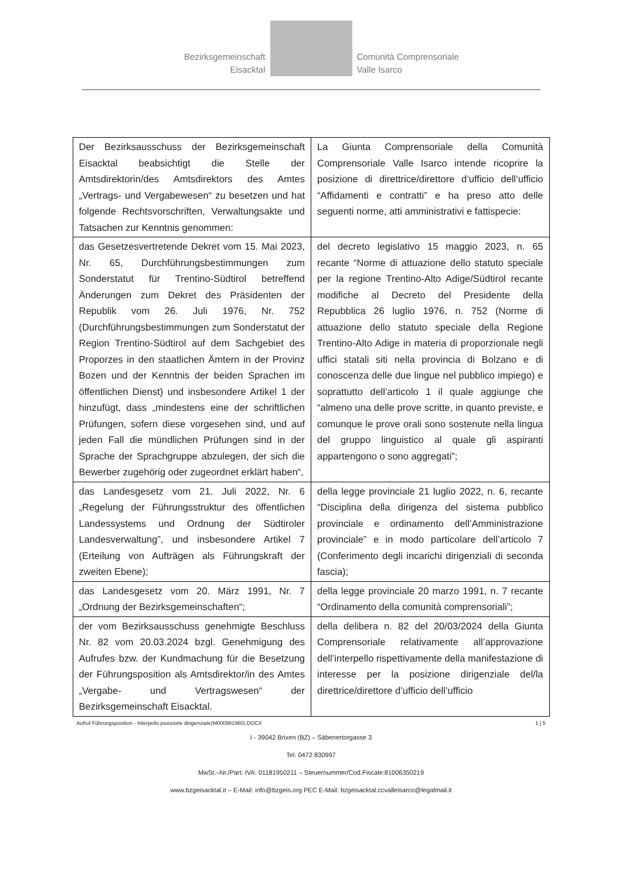Bezirksgemeinschaft
Eisacktal
Comunità Comprensoriale
Valle Isarco
| Der Bezirksausschuss der Bezirksgemeinschaft Eisacktal beabsichtigt die Stelle der Amtsdirektorin/des Amtsdirektors des Amtes „Vertrags- und Vergabewesen“ zu besetzen und hat folgende Rechtsvorschriften, Verwaltungsakte und Tatsachen zur Kenntnis genommen: | La Giunta Comprensoriale della Comunità Comprensoriale Valle Isarco intende ricoprire la posizione di direttrice/direttore d’ufficio dell’ufficio “Affidamenti e contratti” e ha preso atto delle seguenti norme, atti amministrativi e fattispecie: |
| das Gesetzesvertretende Dekret vom 15. Mai 2023, Nr. 65, Durchführungsbestimmungen zum Sonderstatut für Trentino-Südtirol betreffend Änderungen zum Dekret des Präsidenten der Republik vom 26. Juli 1976, Nr. 752 (Durchführungsbestimmungen zum Sonderstatut der Region Trentino-Südtirol auf dem Sachgebiet des Proporzes in den staatlichen Ämtern in der Provinz Bozen und der Kenntnis der beiden Sprachen im öffentlichen Dienst) und insbesondere Artikel 1 der hinzufügt, dass „mindestens eine der schriftlichen Prüfungen, sofern diese vorgesehen sind, und auf jeden Fall die mündlichen Prüfungen sind in der Sprache der Sprachgruppe abzulegen, der sich die Bewerber zugehörig oder zugeordnet erklärt haben“, | del decreto legislativo 15 maggio 2023, n. 65 recante “Norme di attuazione dello statuto speciale per la regione Trentino-Alto Adige/Südtirol recante modifiche al Decreto del Presidente della Repubblica 26 luglio 1976, n. 752 (Norme di attuazione dello statuto speciale della Regione Trentino-Alto Adige in materia di proporzionale negli uffici statali siti nella provincia di Bolzano e di conoscenza delle due lingue nel pubblico impiego) e soprattutto dell’articolo 1 il quale aggiunge che “almeno una delle prove scritte, in quanto previste, e comunque le prove orali sono sostenute nella lingua del gruppo linguistico al quale gli aspiranti appartengono o sono aggregati”; |
| das Landesgesetz vom 21. Juli 2022, Nr. 6 „Regelung der Führungsstruktur des öffentlichen Landessystems und Ordnung der Südtiroler Landesverwaltung”, und insbesondere Artikel 7 (Erteilung von Aufträgen als Führungskraft der zweiten Ebene); | della legge provinciale 21 luglio 2022, n. 6, recante “Disciplina della dirigenza del sistema pubblico provinciale e ordinamento dell’Amministrazione provinciale” e in modo particolare dell’articolo 7 (Conferimento degli incarichi dirigenziali di seconda fascia); |
| das Landesgesetz vom 20. März 1991, Nr. 7 „Ordnung der Bezirksgemeinschaften“; | della legge provinciale 20 marzo 1991, n. 7 recante “Ordinamento della comunità comprensoriali”; |
| der vom Bezirksausschuss genehmigte Beschluss Nr. 82 vom 20.03.2024 bzgl. Genehmigung des Aufrufes bzw. der Kundmachung für die Besetzung der Führungsposition als Amtsdirektor/in des Amtes „Vergabe- und Vertragswesen“ der Bezirksgemeinschaft Eisacktal. | della delibera n. 82 del 20/03/2024 della Giunta Comprensoriale relativamente all’approvazione dell’interpello rispettivamente della manifestazione di interesse per la posizione dirigenziale del/la direttrice/direttore d’ufficio dell’ufficio |
Aufruf Führungsposition - Interpello posizione dirigenziale(M000981960).DOCX 1 | 5
I - 39042 Brixen (BZ) – Säbenertorgasse 3
Tel. 0472 830997
MwSt.–Nr./Part. IVA: 01181950211 – Steuernummer/Cod.Fiscale:81006350219
www.bzgeisacktal.it – E-Mail: info@bzgeis.org PEC E-Mail: bzgeisacktal.ccvalleisarco@legalmail.it